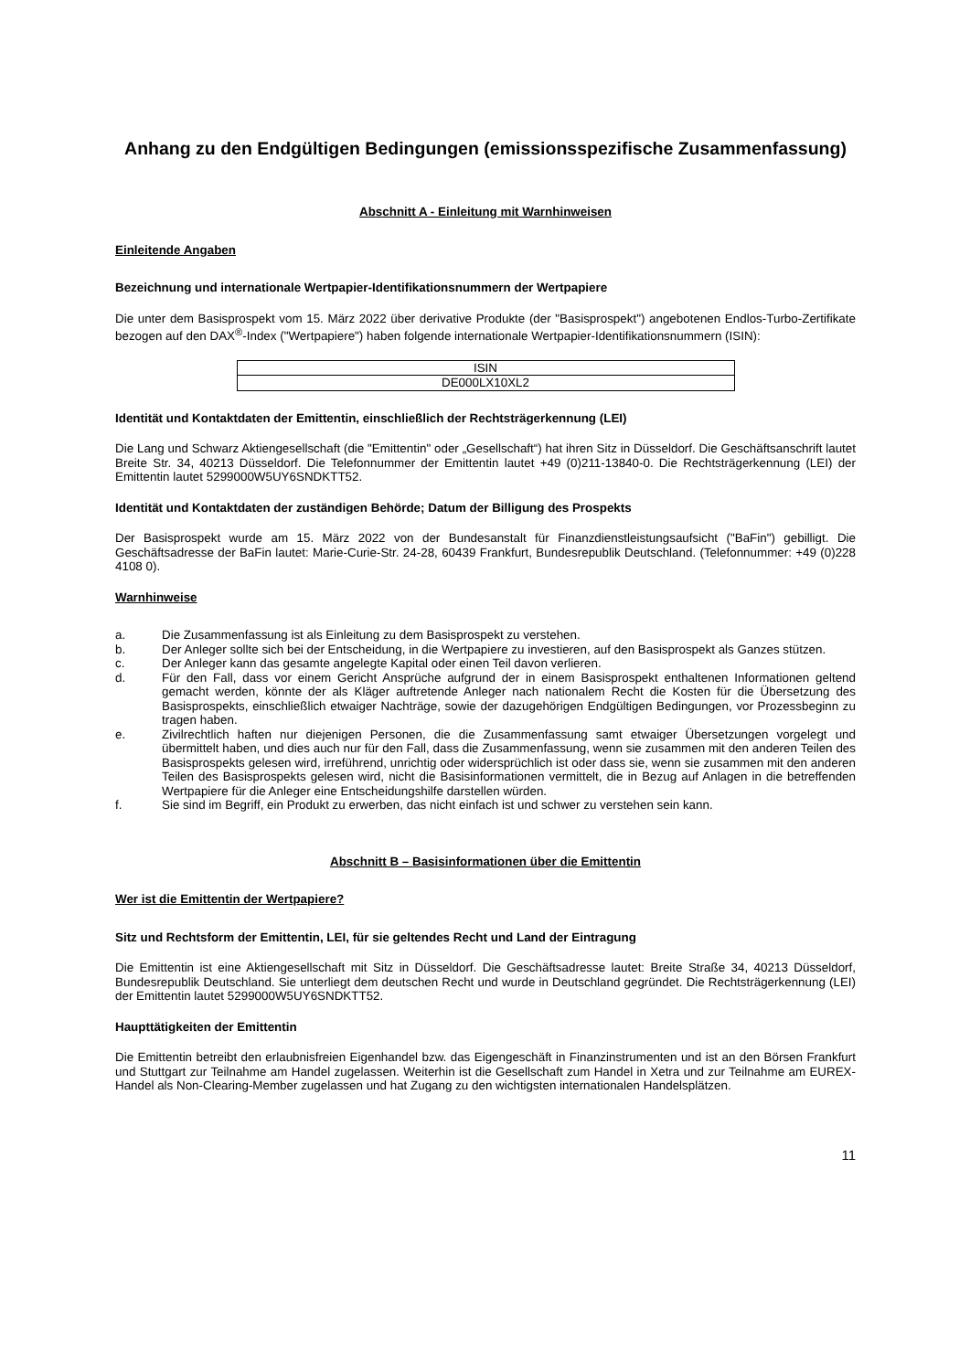Anhang zu den Endgültigen Bedingungen (emissionsspezifische Zusammenfassung)
Abschnitt A - Einleitung mit Warnhinweisen
Einleitende Angaben
Bezeichnung und internationale Wertpapier-Identifikationsnummern der Wertpapiere
Die unter dem Basisprospekt vom 15. März 2022 über derivative Produkte (der "Basisprospekt") angebotenen Endlos-Turbo-Zertifikate bezogen auf den DAX<sup>®</sup>-Index ("Wertpapiere") haben folgende internationale Wertpapier-Identifikationsnummern (ISIN):
| ISIN |
| DE000LX10XL2 |
Identität und Kontaktdaten der Emittentin, einschließlich der Rechtsträgerkennung (LEI)
Die Lang und Schwarz Aktiengesellschaft (die "Emittentin" oder „Gesellschaft“) hat ihren Sitz in Düsseldorf. Die Geschäftsanschrift lautet Breite Str. 34, 40213 Düsseldorf. Die Telefonnummer der Emittentin lautet +49 (0)211-13840-0. Die Rechtsträgerkennung (LEI) der Emittentin lautet 5299000W5UY6SNDKTT52.
Identität und Kontaktdaten der zuständigen Behörde; Datum der Billigung des Prospekts
Der Basisprospekt wurde am 15. März 2022 von der Bundesanstalt für Finanzdienstleistungsaufsicht ("BaFin") gebilligt. Die Geschäftsadresse der BaFin lautet: Marie-Curie-Str. 24-28, 60439 Frankfurt, Bundesrepublik Deutschland. (Telefonnummer: +49 (0)228 4108 0).
Warnhinweise
a. Die Zusammenfassung ist als Einleitung zu dem Basisprospekt zu verstehen.
b. Der Anleger sollte sich bei der Entscheidung, in die Wertpapiere zu investieren, auf den Basisprospekt als Ganzes stützen.
c. Der Anleger kann das gesamte angelegte Kapital oder einen Teil davon verlieren.
d. Für den Fall, dass vor einem Gericht Ansprüche aufgrund der in einem Basisprospekt enthaltenen Informationen geltend gemacht werden, könnte der als Kläger auftretende Anleger nach nationalem Recht die Kosten für die Übersetzung des Basisprospekts, einschließlich etwaiger Nachträge, sowie der dazugehörigen Endgültigen Bedingungen, vor Prozessbeginn zu tragen haben.
e. Zivilrechtlich haften nur diejenigen Personen, die die Zusammenfassung samt etwaiger Übersetzungen vorgelegt und übermittelt haben, und dies auch nur für den Fall, dass die Zusammenfassung, wenn sie zusammen mit den anderen Teilen des Basisprospekts gelesen wird, irreführend, unrichtig oder widersprüchlich ist oder dass sie, wenn sie zusammen mit den anderen Teilen des Basisprospekts gelesen wird, nicht die Basisinformationen vermittelt, die in Bezug auf Anlagen in die betreffenden Wertpapiere für die Anleger eine Entscheidungshilfe darstellen würden.
f. Sie sind im Begriff, ein Produkt zu erwerben, das nicht einfach ist und schwer zu verstehen sein kann.
Abschnitt B – Basisinformationen über die Emittentin
Wer ist die Emittentin der Wertpapiere?
Sitz und Rechtsform der Emittentin, LEI, für sie geltendes Recht und Land der Eintragung
Die Emittentin ist eine Aktiengesellschaft mit Sitz in Düsseldorf. Die Geschäftsadresse lautet: Breite Straße 34, 40213 Düsseldorf, Bundesrepublik Deutschland. Sie unterliegt dem deutschen Recht und wurde in Deutschland gegründet. Die Rechtsträgerkennung (LEI) der Emittentin lautet 5299000W5UY6SNDKTT52.
Haupttätigkeiten der Emittentin
Die Emittentin betreibt den erlaubnisfreien Eigenhandel bzw. das Eigengeschäft in Finanzinstrumenten und ist an den Börsen Frankfurt und Stuttgart zur Teilnahme am Handel zugelassen. Weiterhin ist die Gesellschaft zum Handel in Xetra und zur Teilnahme am EUREX-Handel als Non-Clearing-Member zugelassen und hat Zugang zu den wichtigsten internationalen Handelsplätzen.
11